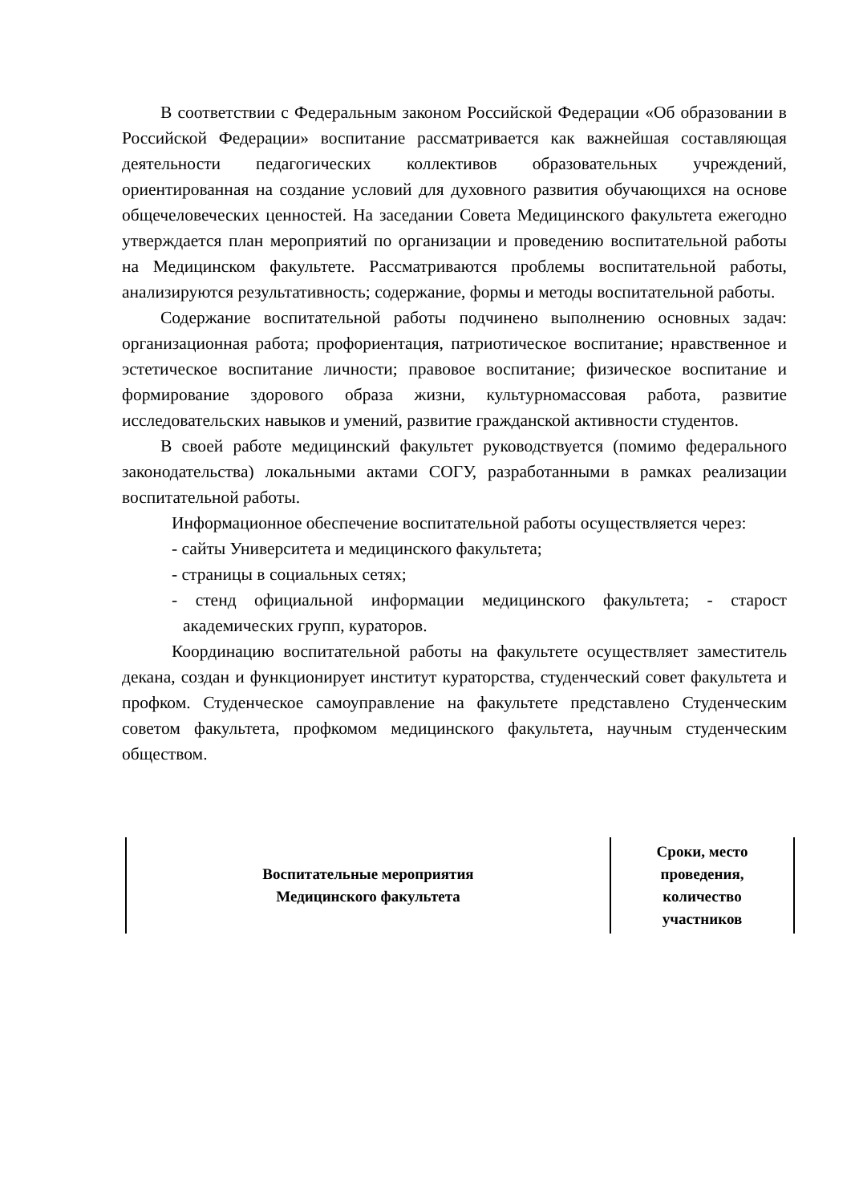В соответствии с Федеральным законом Российской Федерации «Об образовании в Российской Федерации» воспитание рассматривается как важнейшая составляющая деятельности педагогических коллективов образовательных учреждений, ориентированная на создание условий для духовного развития обучающихся на основе общечеловеческих ценностей. На заседании Совета Медицинского факультета ежегодно утверждается план мероприятий по организации и проведению воспитательной работы на Медицинском факультете. Рассматриваются проблемы воспитательной работы, анализируются результативность; содержание, формы и методы воспитательной работы.
Содержание воспитательной работы подчинено выполнению основных задач: организационная работа; профориентация, патриотическое воспитание; нравственное и эстетическое воспитание личности; правовое воспитание; физическое воспитание и формирование здорового образа жизни, культурномассовая работа, развитие исследовательских навыков и умений, развитие гражданской активности студентов.
В своей работе медицинский факультет руководствуется (помимо федерального законодательства) локальными актами СОГУ, разработанными в рамках реализации воспитательной работы.
Информационное обеспечение воспитательной работы осуществляется через:
- сайты Университета и медицинского факультета;
- страницы в социальных сетях;
- стенд официальной информации медицинского факультета; - старост академических групп, кураторов.
Координацию воспитательной работы на факультете осуществляет заместитель декана, создан и функционирует институт кураторства, студенческий совет факультета и профком. Студенческое самоуправление на факультете представлено Студенческим советом факультета, профкомом медицинского факультета, научным студенческим обществом.
| Воспитательные мероприятия Медицинского факультета | Сроки, место проведения, количество участников |